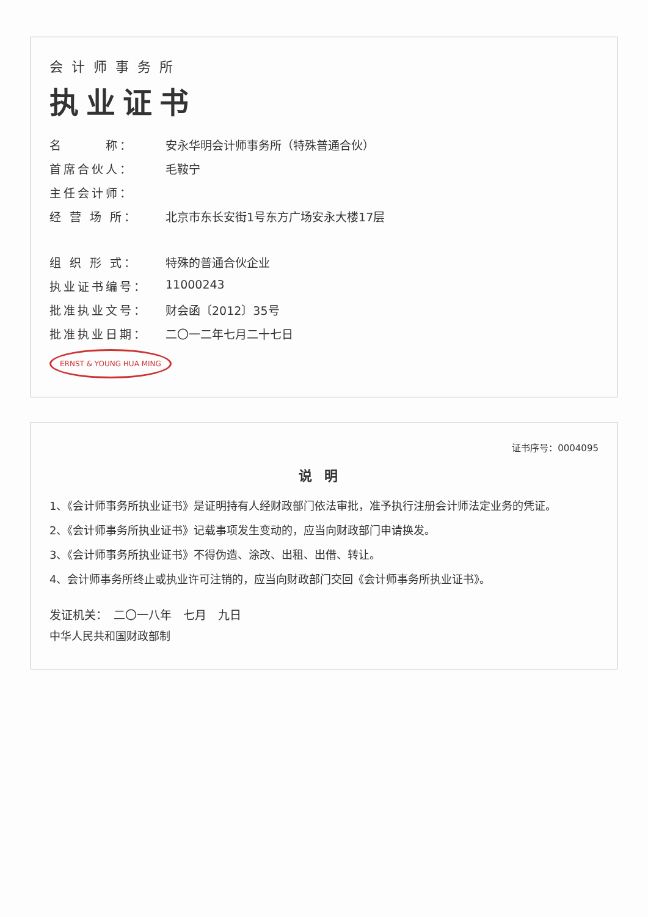会计师事务所
执业证书
名　　　称： 安永华明会计师事务所（特殊普通合伙）
首席合伙人： 毛鞍宁
主任会计师：
经 营 场 所： 北京市东长安街1号东方广场安永大楼17层
组 织 形 式： 特殊的普通合伙企业
执业证书编号： 11000243
批准执业文号： 财会函〔2012〕35号
批准执业日期： 二〇一二年七月二十七日
ERNST & YOUNG HUA MING
证书序号：0004095
说明
1、《会计师事务所执业证书》是证明持有人经财政部门依法审批，准予执行注册会计师法定业务的凭证。
2、《会计师事务所执业证书》记载事项发生变动的，应当向财政部门申请换发。
3、《会计师事务所执业证书》不得伪造、涂改、出租、出借、转让。
4、会计师事务所终止或执业许可注销的，应当向财政部门交回《会计师事务所执业证书》。
发证机关：　二〇一八年　七月　九日
中华人民共和国财政部制